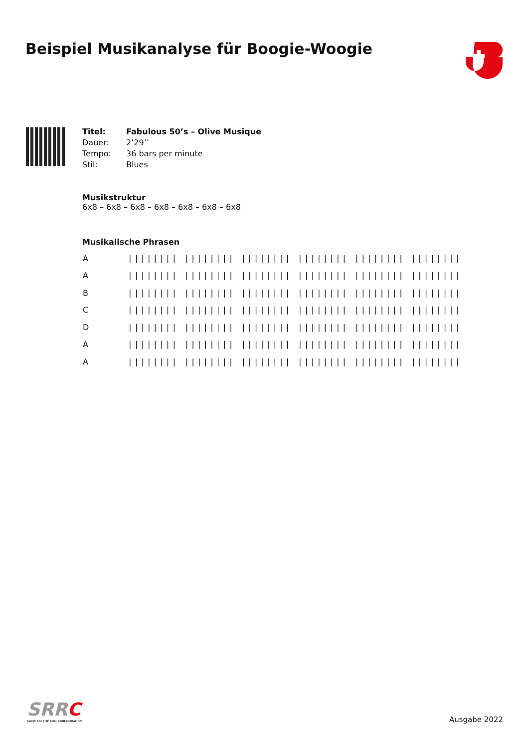Beispiel Musikanalyse für Boogie-Woogie
| Titel: | Fabulous 50’s – Olive Musique |
| Dauer: | 2’29’’ |
| Tempo: | 36 bars per minute |
| Stil: | Blues |
Musikstruktur
6x8 – 6x8 – 6x8 – 6x8 – 6x8 – 6x8 – 6x8
Musikalische Phrasen
| A | //////// //////// //////// //////// //////// //////// |
| A | //////// //////// //////// //////// //////// //////// |
| B | //////// //////// //////// //////// //////// //////// |
| C | //////// //////// //////// //////// //////// //////// |
| D | //////// //////// //////// //////// //////// //////// |
| A | //////// //////// //////// //////// //////// //////// |
| A | //////// //////// //////// //////// //////// //////// |
SRRC
SWISS ROCK 'N' ROLL CONFEDERATION
Ausgabe 2022